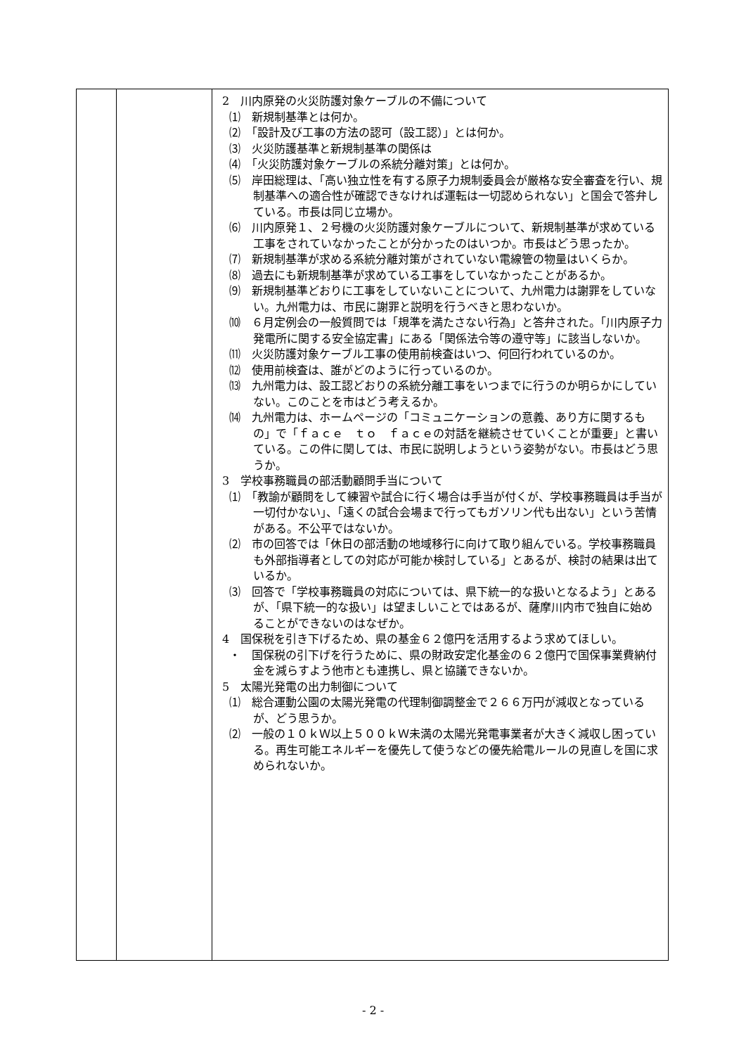| | | 2 川内原発の火災防護対象ケーブルの不備について ⑴ 新規制基準とは何か。 ⑵ 「設計及び工事の方法の認可（設工認）」とは何か。 ⑶ 火災防護基準と新規制基準の関係は ⑷ 「火災防護対象ケーブルの系統分離対策」とは何か。 ⑸ 岸田総理は、「高い独立性を有する原子力規制委員会が厳格な安全審査を行い、規制基準への適合性が確認できなければ運転は一切認められない」と国会で答弁している。市長は同じ立場か。 ⑹ 川内原発１、２号機の火災防護対象ケーブルについて、新規制基準が求めている工事をされていなかったことが分かったのはいつか。市長はどう思ったか。 ⑺ 新規制基準が求める系統分離対策がされていない電線管の物量はいくらか。 ⑻ 過去にも新規制基準が求めている工事をしていなかったことがあるか。 ⑼ 新規制基準どおりに工事をしていないことについて、九州電力は謝罪をしていない。九州電力は、市民に謝罪と説明を行うべきと思わないか。 ⑽ ６月定例会の一般質問では「規準を満たさない行為」と答弁された。「川内原子力発電所に関する安全協定書」にある「関係法令等の遵守等」に該当しないか。 ⑾ 火災防護対象ケーブル工事の使用前検査はいつ、何回行われているのか。 ⑿ 使用前検査は、誰がどのように行っているのか。 ⒀ 九州電力は、設工認どおりの系統分離工事をいつまでに行うのか明らかにしていない。このことを市はどう考えるか。 ⒁ 九州電力は、ホームページの「コミュニケーションの意義、あり方に関するもの」で「ｆａｃｅ ｔｏ ｆａｃｅの対話を継続させていくことが重要」と書いている。この件に関しては、市民に説明しようという姿勢がない。市長はどう思うか。 3 学校事務職員の部活動顧問手当について ⑴ 「教諭が顧問をして練習や試合に行く場合は手当が付くが、学校事務職員は手当が一切付かない」、「遠くの試合会場まで行ってもガソリン代も出ない」という苦情がある。不公平ではないか。 ⑵ 市の回答では「休日の部活動の地域移行に向けて取り組んでいる。学校事務職員も外部指導者としての対応が可能か検討している」とあるが、検討の結果は出ているか。 ⑶ 回答で「学校事務職員の対応については、県下統一的な扱いとなるよう」とあるが、「県下統一的な扱い」は望ましいことではあるが、薩摩川内市で独自に始めることができないのはなぜか。 4 国保税を引き下げるため、県の基金６２億円を活用するよう求めてほしい。 ・ 国保税の引下げを行うために、県の財政安定化基金の６２億円で国保事業費納付金を減らすよう他市とも連携し、県と協議できないか。 5 太陽光発電の出力制御について ⑴ 総合運動公園の太陽光発電の代理制御調整金で２６６万円が減収となっているが、どう思うか。 ⑵ 一般の１０ｋＷ以上５００ｋＷ未満の太陽光発電事業者が大きく減収し困っている。再生可能エネルギーを優先して使うなどの優先給電ルールの見直しを国に求められないか。 |
- 2 -